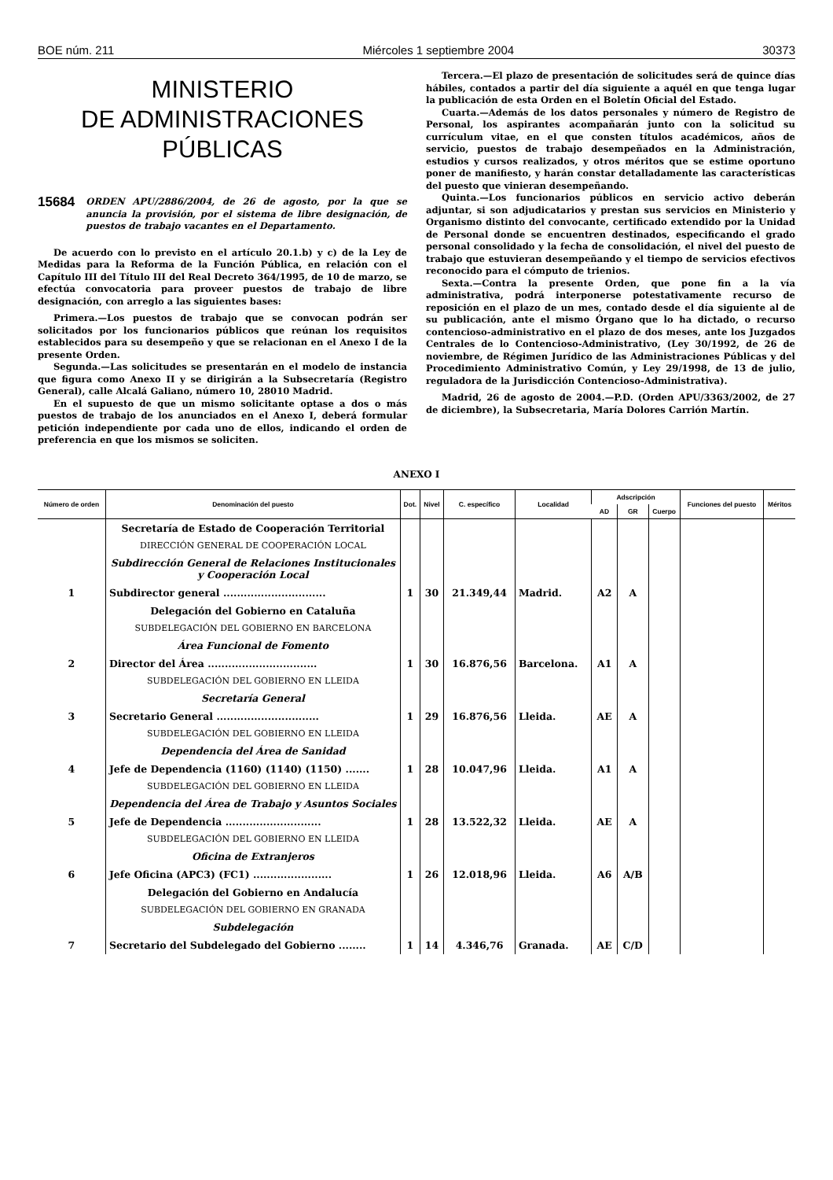BOE núm. 211 Miércoles 1 septiembre 2004 30373
MINISTERIO
DE ADMINISTRACIONES
PÚBLICAS
15684 ORDEN APU/2886/2004, de 26 de agosto, por la que se anuncia la provisión, por el sistema de libre designación, de puestos de trabajo vacantes en el Departamento.
De acuerdo con lo previsto en el artículo 20.1.b) y c) de la Ley de Medidas para la Reforma de la Función Pública, en relación con el Capítulo III del Título III del Real Decreto 364/1995, de 10 de marzo, se efectúa convocatoria para proveer puestos de trabajo de libre designación, con arreglo a las siguientes bases:
Primera.—Los puestos de trabajo que se convocan podrán ser solicitados por los funcionarios públicos que reúnan los requisitos establecidos para su desempeño y que se relacionan en el Anexo I de la presente Orden.
Segunda.—Las solicitudes se presentarán en el modelo de instancia que figura como Anexo II y se dirigirán a la Subsecretaría (Registro General), calle Alcalá Galiano, número 10, 28010 Madrid.
En el supuesto de que un mismo solicitante optase a dos o más puestos de trabajo de los anunciados en el Anexo I, deberá formular petición independiente por cada uno de ellos, indicando el orden de preferencia en que los mismos se soliciten.
Tercera.—El plazo de presentación de solicitudes será de quince días hábiles, contados a partir del día siguiente a aquél en que tenga lugar la publicación de esta Orden en el Boletín Oficial del Estado.
Cuarta.—Además de los datos personales y número de Registro de Personal, los aspirantes acompañarán junto con la solicitud su currículum vitae, en el que consten títulos académicos, años de servicio, puestos de trabajo desempeñados en la Administración, estudios y cursos realizados, y otros méritos que se estime oportuno poner de manifiesto, y harán constar detalladamente las características del puesto que vinieran desempeñando.
Quinta.—Los funcionarios públicos en servicio activo deberán adjuntar, si son adjudicatarios y prestan sus servicios en Ministerio y Organismo distinto del convocante, certificado extendido por la Unidad de Personal donde se encuentren destinados, especificando el grado personal consolidado y la fecha de consolidación, el nivel del puesto de trabajo que estuvieran desempeñando y el tiempo de servicios efectivos reconocido para el cómputo de trienios.
Sexta.—Contra la presente Orden, que pone fin a la vía administrativa, podrá interponerse potestativamente recurso de reposición en el plazo de un mes, contado desde el día siguiente al de su publicación, ante el mismo Órgano que lo ha dictado, o recurso contencioso-administrativo en el plazo de dos meses, ante los Juzgados Centrales de lo Contencioso-Administrativo, (Ley 30/1992, de 26 de noviembre, de Régimen Jurídico de las Administraciones Públicas y del Procedimiento Administrativo Común, y Ley 29/1998, de 13 de julio, reguladora de la Jurisdicción Contencioso-Administrativa).
Madrid, 26 de agosto de 2004.—P.D. (Orden APU/3363/2002, de 27 de diciembre), la Subsecretaria, María Dolores Carrión Martín.
ANEXO I
| Número de orden | Denominación del puesto | Dot. | Nivel | C. específico | Localidad | Adscripción | | | Funciones del puesto | Méritos |
| --- | --- | --- | --- | --- | --- | --- | --- | --- | --- | --- |
| | | | | | | AD | GR | Cuerpo | | |
| | Secretaría de Estado de Cooperación Territorial | | | | | | | | | |
| | DIRECCIÓN GENERAL DE COOPERACIÓN LOCAL | | | | | | | | | |
| | Subdirección General de Relaciones Institucionales y Cooperación Local | | | | | | | | | |
| 1 | Subdirector general .............................. | 1 | 30 | 21.349,44 | Madrid. | A2 | A | | | |
| | Delegación del Gobierno en Cataluña | | | | | | | | | |
| | SUBDELEGACIÓN DEL GOBIERNO EN BARCELONA | | | | | | | | | |
| | Área Funcional de Fomento | | | | | | | | | |
| 2 | Director del Área ................................ | 1 | 30 | 16.876,56 | Barcelona. | A1 | A | | | |
| | SUBDELEGACIÓN DEL GOBIERNO EN LLEIDA | | | | | | | | | |
| | Secretaría General | | | | | | | | | |
| 3 | Secretario General .............................. | 1 | 29 | 16.876,56 | Lleida. | AE | A | | | |
| | SUBDELEGACIÓN DEL GOBIERNO EN LLEIDA | | | | | | | | | |
| | Dependencia del Área de Sanidad | | | | | | | | | |
| 4 | Jefe de Dependencia (1160) (1140) (1150) ....... | 1 | 28 | 10.047,96 | Lleida. | A1 | A | | | |
| | SUBDELEGACIÓN DEL GOBIERNO EN LLEIDA | | | | | | | | | |
| | Dependencia del Área de Trabajo y Asuntos Sociales | | | | | | | | | |
| 5 | Jefe de Dependencia ............................ | 1 | 28 | 13.522,32 | Lleida. | AE | A | | | |
| | SUBDELEGACIÓN DEL GOBIERNO EN LLEIDA | | | | | | | | | |
| | Oficina de Extranjeros | | | | | | | | | |
| 6 | Jefe Oficina (APC3) (FC1) ....................... | 1 | 26 | 12.018,96 | Lleida. | A6 | A/B | | | |
| | Delegación del Gobierno en Andalucía | | | | | | | | | |
| | SUBDELEGACIÓN DEL GOBIERNO EN GRANADA | | | | | | | | | |
| | Subdelegación | | | | | | | | | |
| 7 | Secretario del Subdelegado del Gobierno ........ | 1 | 14 | 4.346,76 | Granada. | AE | C/D | | | |